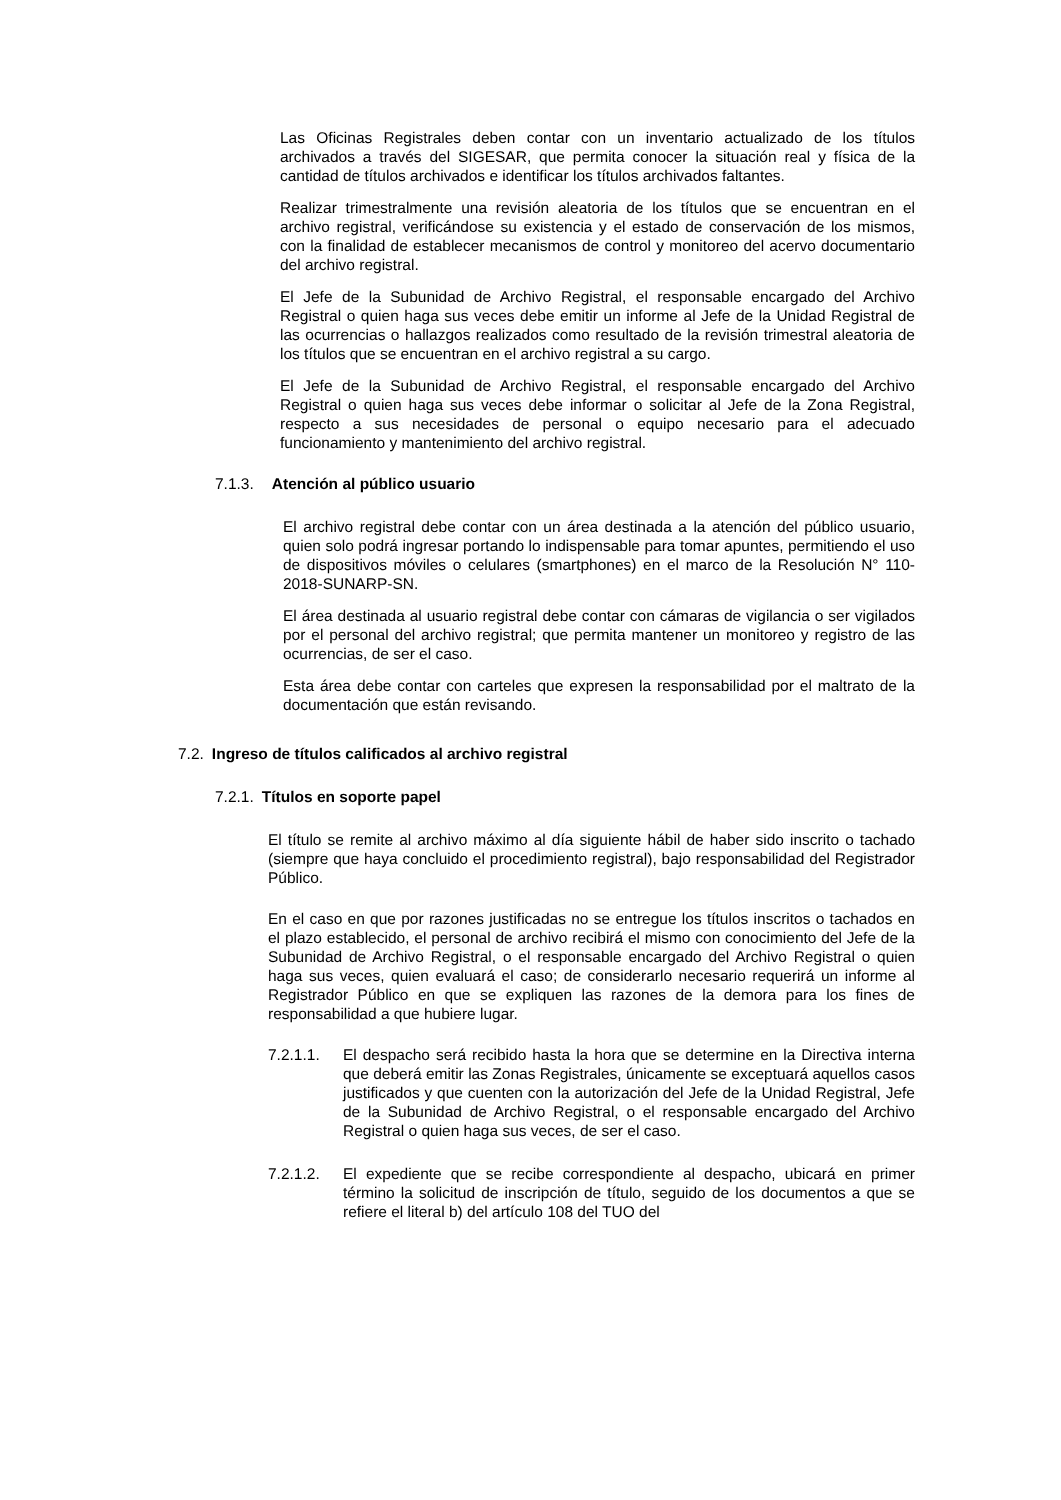Las Oficinas Registrales deben contar con un inventario actualizado de los títulos archivados a través del SIGESAR, que permita conocer la situación real y física de la cantidad de títulos archivados e identificar los títulos archivados faltantes.
Realizar trimestralmente una revisión aleatoria de los títulos que se encuentran en el archivo registral, verificándose su existencia y el estado de conservación de los mismos, con la finalidad de establecer mecanismos de control y monitoreo del acervo documentario del archivo registral.
El Jefe de la Subunidad de Archivo Registral, el responsable encargado del Archivo Registral o quien haga sus veces debe emitir un informe al Jefe de la Unidad Registral de las ocurrencias o hallazgos realizados como resultado de la revisión trimestral aleatoria de los títulos que se encuentran en el archivo registral a su cargo.
El Jefe de la Subunidad de Archivo Registral, el responsable encargado del Archivo Registral o quien haga sus veces debe informar o solicitar al Jefe de la Zona Registral, respecto a sus necesidades de personal o equipo necesario para el adecuado funcionamiento y mantenimiento del archivo registral.
7.1.3. Atención al público usuario
El archivo registral debe contar con un área destinada a la atención del público usuario, quien solo podrá ingresar portando lo indispensable para tomar apuntes, permitiendo el uso de dispositivos móviles o celulares (smartphones) en el marco de la Resolución N° 110-2018-SUNARP-SN.
El área destinada al usuario registral debe contar con cámaras de vigilancia o ser vigilados por el personal del archivo registral; que permita mantener un monitoreo y registro de las ocurrencias, de ser el caso.
Esta área debe contar con carteles que expresen la responsabilidad por el maltrato de la documentación que están revisando.
7.2. Ingreso de títulos calificados al archivo registral
7.2.1. Títulos en soporte papel
El título se remite al archivo máximo al día siguiente hábil de haber sido inscrito o tachado (siempre que haya concluido el procedimiento registral), bajo responsabilidad del Registrador Público.
En el caso en que por razones justificadas no se entregue los títulos inscritos o tachados en el plazo establecido, el personal de archivo recibirá el mismo con conocimiento del Jefe de la Subunidad de Archivo Registral, o el responsable encargado del Archivo Registral o quien haga sus veces, quien evaluará el caso; de considerarlo necesario requerirá un informe al Registrador Público en que se expliquen las razones de la demora para los fines de responsabilidad a que hubiere lugar.
7.2.1.1. El despacho será recibido hasta la hora que se determine en la Directiva interna que deberá emitir las Zonas Registrales, únicamente se exceptuará aquellos casos justificados y que cuenten con la autorización del Jefe de la Unidad Registral, Jefe de la Subunidad de Archivo Registral, o el responsable encargado del Archivo Registral o quien haga sus veces, de ser el caso.
7.2.1.2. El expediente que se recibe correspondiente al despacho, ubicará en primer término la solicitud de inscripción de título, seguido de los documentos a que se refiere el literal b) del artículo 108 del TUO del